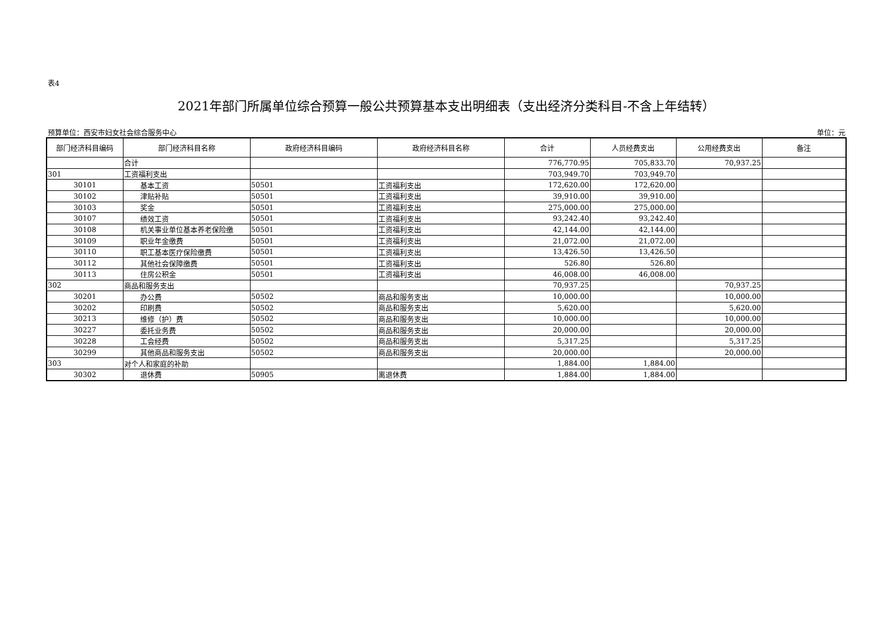表4
2021年部门所属单位综合预算一般公共预算基本支出明细表（支出经济分类科目-不含上年结转）
预算单位：西安市妇女社会综合服务中心 单位：元
| 部门经济科目编码 | 部门经济科目名称 | 政府经济科目编码 | 政府经济科目名称 | 合计 | 人员经费支出 | 公用经费支出 | 备注 |
| --- | --- | --- | --- | --- | --- | --- | --- |
| | 合计 | | | 776,770.95 | 705,833.70 | 70,937.25 | |
| 301 | 工资福利支出 | | | 703,949.70 | 703,949.70 | | |
| 30101 | 基本工资 | 50501 | 工资福利支出 | 172,620.00 | 172,620.00 | | |
| 30102 | 津贴补贴 | 50501 | 工资福利支出 | 39,910.00 | 39,910.00 | | |
| 30103 | 奖金 | 50501 | 工资福利支出 | 275,000.00 | 275,000.00 | | |
| 30107 | 绩效工资 | 50501 | 工资福利支出 | 93,242.40 | 93,242.40 | | |
| 30108 | 机关事业单位基本养老保险缴 | 50501 | 工资福利支出 | 42,144.00 | 42,144.00 | | |
| 30109 | 职业年金缴费 | 50501 | 工资福利支出 | 21,072.00 | 21,072.00 | | |
| 30110 | 职工基本医疗保险缴费 | 50501 | 工资福利支出 | 13,426.50 | 13,426.50 | | |
| 30112 | 其他社会保障缴费 | 50501 | 工资福利支出 | 526.80 | 526.80 | | |
| 30113 | 住房公积金 | 50501 | 工资福利支出 | 46,008.00 | 46,008.00 | | |
| 302 | 商品和服务支出 | | | 70,937.25 | | 70,937.25 | |
| 30201 | 办公费 | 50502 | 商品和服务支出 | 10,000.00 | | 10,000.00 | |
| 30202 | 印刷费 | 50502 | 商品和服务支出 | 5,620.00 | | 5,620.00 | |
| 30213 | 维修（护）费 | 50502 | 商品和服务支出 | 10,000.00 | | 10,000.00 | |
| 30227 | 委托业务费 | 50502 | 商品和服务支出 | 20,000.00 | | 20,000.00 | |
| 30228 | 工会经费 | 50502 | 商品和服务支出 | 5,317.25 | | 5,317.25 | |
| 30299 | 其他商品和服务支出 | 50502 | 商品和服务支出 | 20,000.00 | | 20,000.00 | |
| 303 | 对个人和家庭的补助 | | | 1,884.00 | 1,884.00 | | |
| 30302 | 退休费 | 50905 | 离退休费 | 1,884.00 | 1,884.00 | | |